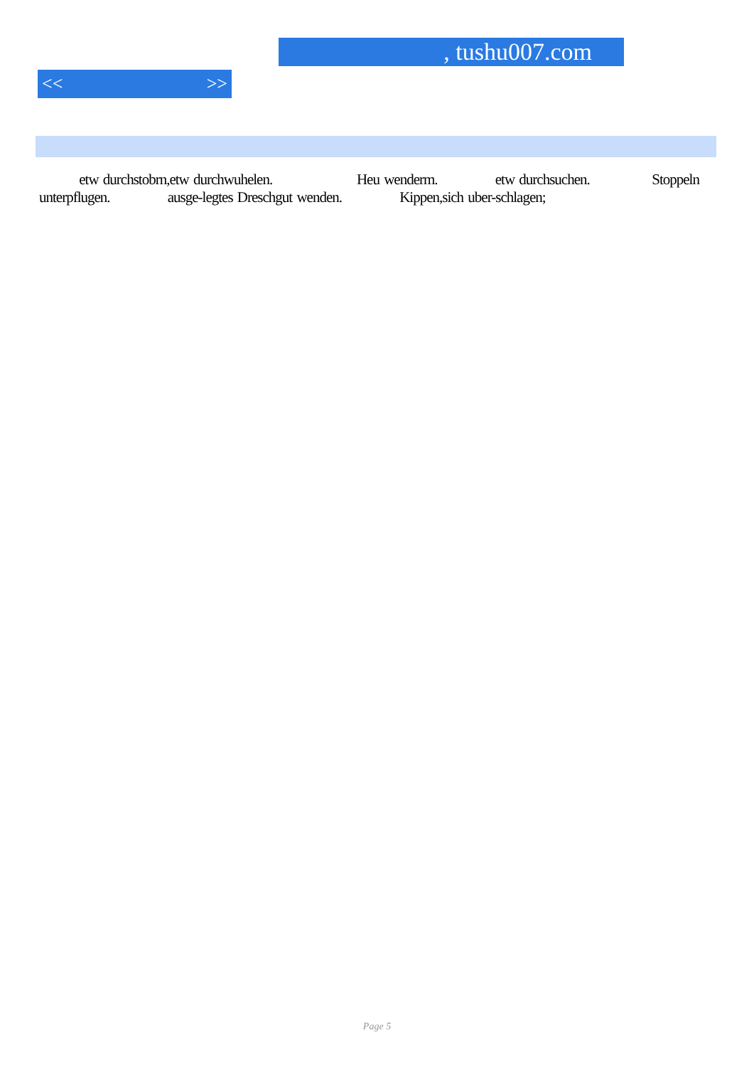, tushu007.com
<< >>
etw durchstobrn,etw durchwuhelen. Heu wenderm. etw durchsuchen. Stoppeln unterpflugen. ausge-legtes Dreschgut wenden. Kippen,sich uber-schlagen;
Page 5